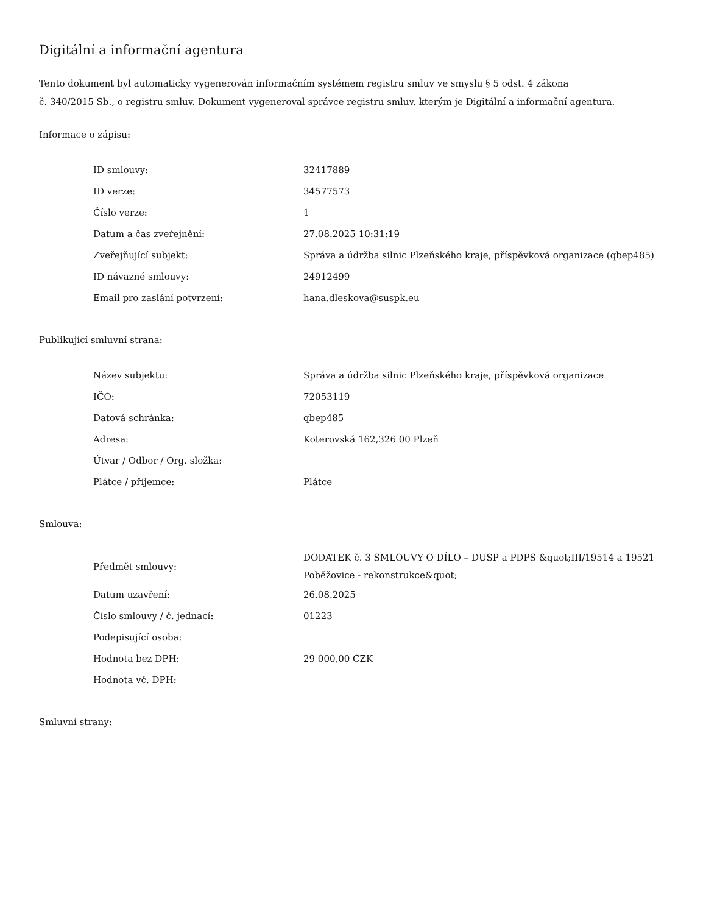Digitální a informační agentura
Tento dokument byl automaticky vygenerován informačním systémem registru smluv ve smyslu § 5 odst. 4 zákona
č. 340/2015 Sb., o registru smluv. Dokument vygeneroval správce registru smluv, kterým je Digitální a informační agentura.
Informace o zápisu:
| ID smlouvy: | 32417889 |
| ID verze: | 34577573 |
| Číslo verze: | 1 |
| Datum a čas zveřejnění: | 27.08.2025 10:31:19 |
| Zveřejňující subjekt: | Správa a údržba silnic Plzeňského kraje, příspěvková organizace (qbep485) |
| ID návazné smlouvy: | 24912499 |
| Email pro zaslání potvrzení: | hana.dleskova@suspk.eu |
Publikující smluvní strana:
| Název subjektu: | Správa a údržba silnic Plzeňského kraje, příspěvková organizace |
| IČO: | 72053119 |
| Datová schránka: | qbep485 |
| Adresa: | Koterovská 162,326 00 Plzeň |
| Útvar / Odbor / Org. složka: | |
| Plátce / příjemce: | Plátce |
Smlouva:
| Předmět smlouvy: | DODATEK č. 3 SMLOUVY O DÍLO – DUSP a PDPS &quot;III/19514 a 19521 Poběžovice - rekonstrukce&quot; |
| Datum uzavření: | 26.08.2025 |
| Číslo smlouvy / č. jednací: | 01223 |
| Podepisující osoba: | |
| Hodnota bez DPH: | 29 000,00 CZK |
| Hodnota vč. DPH: | |
Smluvní strany: